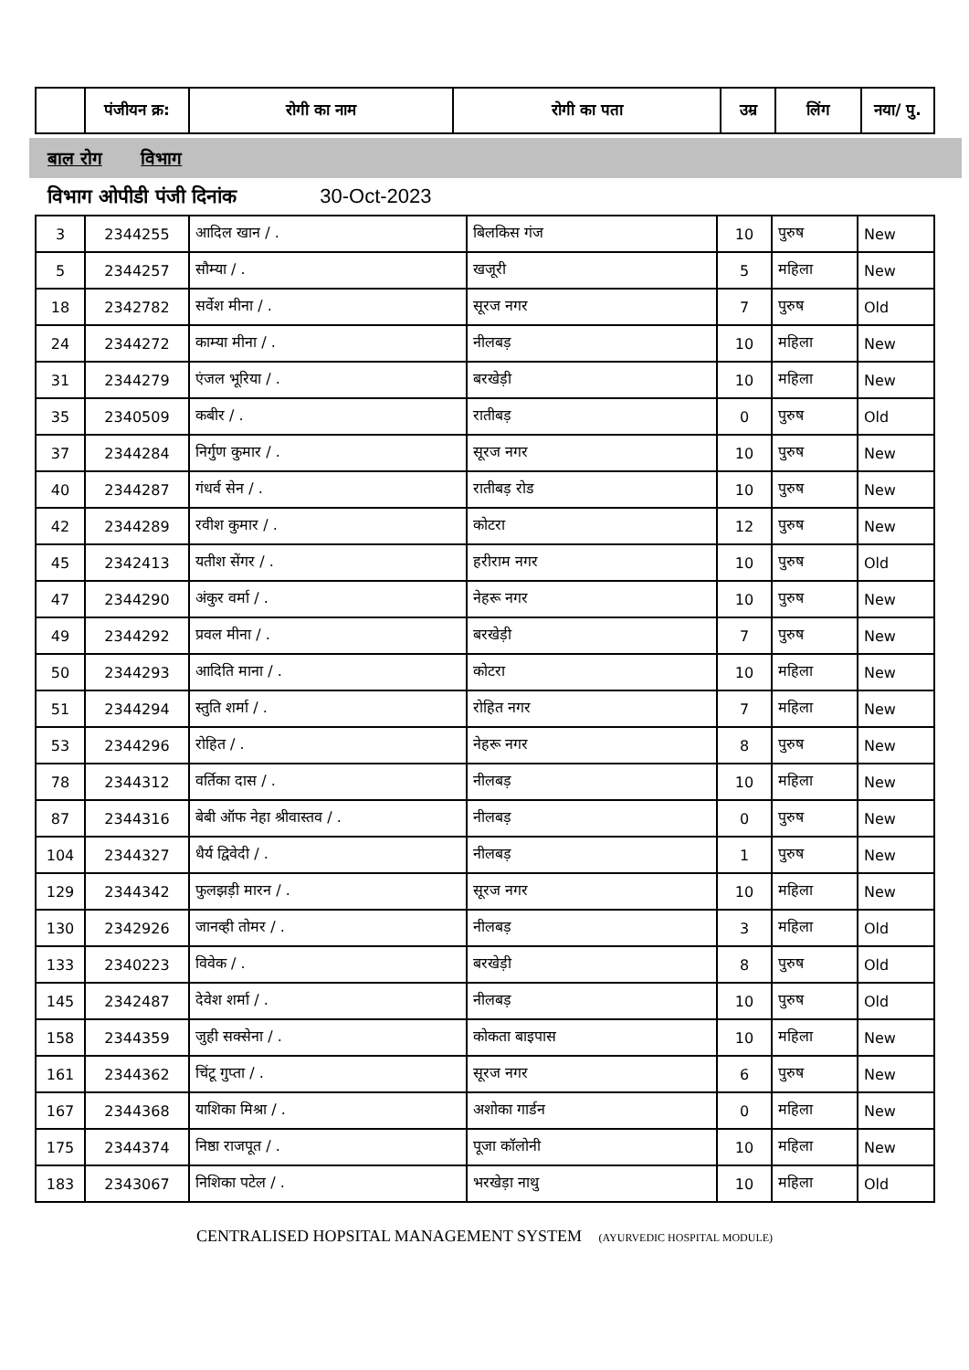| | पंजीयन क्र: | रोगी का नाम | रोगी का पता | उम्र | लिंग | नया/ पु. |
| --- | --- | --- | --- | --- | --- | --- |
बाल रोग विभाग
विभाग ओपीडी पंजी दिनांक 30-Oct-2023
| 3 | 2344255 | आदिल खान / . | बिलकिस गंज | 10 | पुरुष | New |
| 5 | 2344257 | सौम्या / . | खजूरी | 5 | महिला | New |
| 18 | 2342782 | सर्वेश मीना / . | सूरज नगर | 7 | पुरुष | Old |
| 24 | 2344272 | काम्या मीना / . | नीलबड़ | 10 | महिला | New |
| 31 | 2344279 | एंजल भूरिया / . | बरखेड़ी | 10 | महिला | New |
| 35 | 2340509 | कबीर / . | रातीबड़ | 0 | पुरुष | Old |
| 37 | 2344284 | निर्गुण कुमार / . | सूरज नगर | 10 | पुरुष | New |
| 40 | 2344287 | गंधर्व सेन / . | रातीबड़ रोड | 10 | पुरुष | New |
| 42 | 2344289 | रवीश कुमार / . | कोटरा | 12 | पुरुष | New |
| 45 | 2342413 | यतीश सेंगर / . | हरीराम नगर | 10 | पुरुष | Old |
| 47 | 2344290 | अंकुर वर्मा / . | नेहरू नगर | 10 | पुरुष | New |
| 49 | 2344292 | प्रवल मीना / . | बरखेड़ी | 7 | पुरुष | New |
| 50 | 2344293 | आदिति माना / . | कोटरा | 10 | महिला | New |
| 51 | 2344294 | स्तुति शर्मा / . | रोहित नगर | 7 | महिला | New |
| 53 | 2344296 | रोहित / . | नेहरू नगर | 8 | पुरुष | New |
| 78 | 2344312 | वर्तिका दास / . | नीलबड़ | 10 | महिला | New |
| 87 | 2344316 | बेबी ऑफ नेहा श्रीवास्तव / . | नीलबड़ | 0 | पुरुष | New |
| 104 | 2344327 | धैर्य द्विवेदी / . | नीलबड़ | 1 | पुरुष | New |
| 129 | 2344342 | फुलझड़ी मारन / . | सूरज नगर | 10 | महिला | New |
| 130 | 2342926 | जानव्ही तोमर / . | नीलबड़ | 3 | महिला | Old |
| 133 | 2340223 | विवेक / . | बरखेड़ी | 8 | पुरुष | Old |
| 145 | 2342487 | देवेश शर्मा / . | नीलबड़ | 10 | पुरुष | Old |
| 158 | 2344359 | जुही सक्सेना / . | कोकता बाइपास | 10 | महिला | New |
| 161 | 2344362 | चिंटू गुप्ता / . | सूरज नगर | 6 | पुरुष | New |
| 167 | 2344368 | याशिका मिश्रा / . | अशोका गार्डन | 0 | महिला | New |
| 175 | 2344374 | निष्ठा राजपूत / . | पूजा कॉलोनी | 10 | महिला | New |
| 183 | 2343067 | निशिका पटेल / . | भरखेड़ा नाथु | 10 | महिला | Old |
CENTRALISED HOPSITAL MANAGEMENT SYSTEM (AYURVEDIC HOSPITAL MODULE)